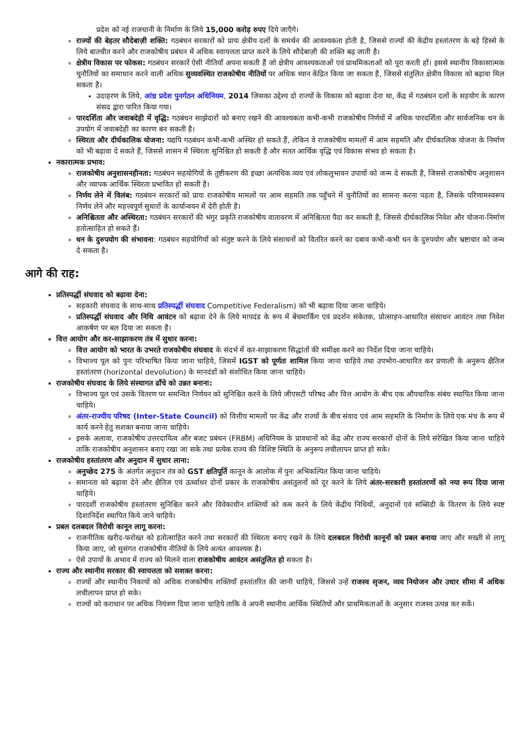प्रदेश को नई राजधानी के निर्माण के लिये 15,000 करोड़ रुपए दिये जाएँगे।
राज्यों की बेहतर सौदेबाज़ी शक्ति: गठबंधन सरकारों को प्रायः क्षेत्रीय दलों के समर्थन की आवश्यकता होती है, जिससे राज्यों की केंद्रीय हस्तांतरण के बड़े हिस्से के लिये बातचीत करने और राजकोषीय प्रबंधन में अधिक स्वायत्तता प्राप्त करने के लिये सौदेबाज़ी की शक्ति बढ़ जाती है।
क्षेत्रीय विकास पर फोकस: गठबंधन सरकारें ऐसी नीतियाँ अपना सकती हैं जो क्षेत्रीय आवश्यकताओं एवं प्राथमिकताओं को पूरा करती हों। इससे स्थानीय विकासात्मक चुनौतियों का समाधान करने वाली अधिक सुव्यवस्थित राजकोषीय नीतियों पर अधिक ध्यान केंद्रित किया जा सकता है, जिससे संतुलित क्षेत्रीय विकास को बढ़ावा मिल सकता है।
उदाहरण के लिये, आंध्र प्रदेश पुनर्गठन अधिनियम, 2014 जिसका उद्देश्य दो राज्यों के विकास को बढ़ावा देना था, केंद्र में गठबंधन दलों के सहयोग के कारण संसद द्वारा पारित किया गया।
पारदर्शिता और जवाबदेही में वृद्धि: गठबंधन साझेदारों को बनाए रखने की आवश्यकता कभी-कभी राजकोषीय निर्णयों में अधिक पारदर्शिता और सार्वजनिक धन के उपयोग में जवाबदेही का कारण बन सकती है।
स्थिरता और दीर्घकालिक योजना: यद्यपि गठबंधन कभी-कभी अस्थिर हो सकते हैं, लेकिन वे राजकोषीय मामलों में आम सहमति और दीर्घकालिक योजना के निर्माण को भी बढ़ावा दे सकते हैं, जिससे शासन में स्थिरता सुनिश्चित हो सकती है और सतत आर्थिक वृद्धि एवं विकास संभव हो सकता है।
नकारात्मक प्रभाव:
राजकोषीय अनुशासनहीनता: गठबंधन सहयोगियों के तुष्टीकरण की इच्छा अत्यधिक व्यय एवं लोकलुभावन उपायों को जन्म दे सकती है, जिससे राजकोषीय अनुशासन और व्यापक आर्थिक स्थिरता प्रभावित हो सकती है।
निर्णय लेने में विलंब: गठबंधन सरकारों को प्रायः राजकोषीय मामलों पर आम सहमति तक पहुँचने में चुनौतियों का सामना करना पड़ता है, जिसके परिणामस्वरूप निर्णय लेने और महत्त्वपूर्ण सुधारों के कार्यान्वयन में देरी होती है।
अनिश्चितता और अस्थिरता: गठबंधन सरकारों की भंगुर प्रकृति राजकोषीय वातावरण में अनिश्चितता पैदा कर सकती है, जिससे दीर्घकालिक निवेश और योजना-निर्माण हतोत्साहित हो सकते हैं।
धन के दुरुपयोग की संभावना: गठबंधन सहयोगियों को संतुष्ट करने के लिये संसाधनों को वितरित करने का दबाव कभी-कभी धन के दुरुपयोग और भ्रष्टाचार को जन्म दे सकता है।
आगे की राह:
प्रतिस्पर्द्धी संघवाद को बढ़ावा देना:
सहकारी संघवाद के साथ-साथ प्रतिस्पर्द्धी संघवाद Competitive Federalism) को भी बढ़ावा दिया जाना चाहिये।
प्रतिस्पर्द्धी संघवाद और निधि आवंटन को बढ़ावा देने के लिये मापदंड के रूप में बेंचमार्किंग एवं प्रदर्शन संकेतक, प्रोत्साहन-आधारित संसाधन आवंटन तथा निवेश आकर्षण पर बल दिया जा सकता है।
वित्त आयोग और कर-साझाकरण तंत्र में सुधार करना:
वित्त आयोग को भारत के उभरते राजकोषीय संघवाद के संदर्भ में कर-साझाकरण सिद्धांतों की समीक्षा करने का निर्देश दिया जाना चाहिये।
विभाज्य पूल को पुनः परिभाषित किया जाना चाहिये, जिसमें IGST को पूर्णतः शामिल किया जाना चाहिये तथा उपभोग-आधारित कर प्रणाली के अनुरूप क्षैतिज हस्तांतरण (horizontal devolution) के मानदंडों को संशोधित किया जाना चाहिये।
राजकोषीय संघवाद के लिये संस्थागत ढाँचे को उन्नत बनाना:
विभाज्य पूल एवं उसके वितरण पर समन्वित निर्णयन को सुनिश्चित करने के लिये जीएसटी परिषद और वित्त आयोग के बीच एक औपचारिक संबंध स्थापित किया जाना चाहिये।
अंतर-राज्यीय परिषद (Inter-State Council) को वित्तीय मामलों पर केंद्र और राज्यों के बीच संवाद एवं आम सहमति के निर्माण के लिये एक मंच के रूप में कार्य करने हेतु सशक्त बनाया जाना चाहिये।
इसके अलावा, राजकोषीय उत्तरदायित्व और बजट प्रबंधन (FRBM) अधिनियम के प्रावधानों को केंद्र और राज्य सरकारों दोनों के लिये संरेखित किया जाना चाहिये ताकि राजकोषीय अनुशासन बनाए रखा जा सके तथा प्रत्येक राज्य की विशिष्ट स्थिति के अनुरूप लचीलापन प्राप्त हो सके।
राजकोषीय हस्तांतरण और अनुदान में सुधार लाना:
अनुच्छेद 275 के अंतर्गत अनुदान तंत्र को GST क्षतिपूर्ति कानून के आलोक में पुनः अभिकल्पित किया जाना चाहिये।
समानता को बढ़ावा देने और क्षैतिज एवं ऊर्ध्वाधर दोनों प्रकार के राजकोषीय असंतुलनों को दूर करने के लिये अंतर-सरकारी हस्तांतरणों को नया रूप दिया जाना चाहिये।
पारदर्शी राजकोषीय हस्तांतरण सुनिश्चित करने और विवेकाधीन शक्तियों को कम करने के लिये केंद्रीय निधियों, अनुदानों एवं सब्सिडी के वितरण के लिये स्पष्ट दिशानिर्देश स्थापित किये जाने चाहिये।
प्रबल दलबदल विरोधी कानून लागू करना:
राजनीतिक खरीद-फरोख्त को हतोत्साहित करने तथा सरकारों की स्थिरता बनाए रखने के लिये दलबदल विरोधी कानूनों को प्रबल बनाया जाए और सख्ती से लागू किया जाए, जो सुसंगत राजकोषीय नीतियों के लिये अत्यंत आवश्यक है।
ऐसे उपायों के अभाव में राज्य को मिलने वाला राजकोषीय आवंटन असंतुलित हो सकता है।
राज्य और स्थानीय सरकार की स्वायत्तता को सशक्त करना:
राज्यों और स्थानीय निकायों को अधिक राजकोषीय शक्तियाँ हस्तांतरित की जानी चाहिये, जिससे उन्हें राजस्व सृजन, व्यय नियोजन और उधार सीमा में अधिक लचीलापन प्राप्त हो सके।
राज्यों को कराधान पर अधिक नियंत्रण दिया जाना चाहिये ताकि वे अपनी स्थानीय आर्थिक स्थितियों और प्राथमिकताओं के अनुसार राजस्व उत्पन्न कर सकें।